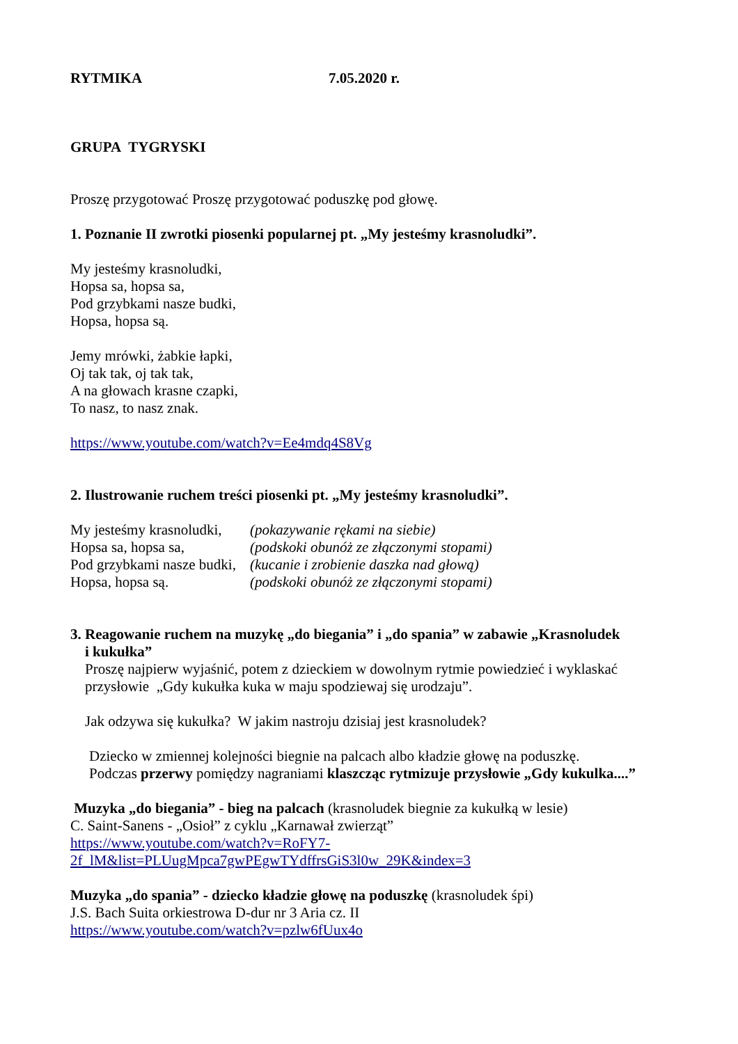RYTMIKA 7.05.2020 r.
GRUPA TYGRYSKI
Proszę przygotować Proszę przygotować poduszkę pod głowę.
1. Poznanie II zwrotki piosenki popularnej pt. „My jesteśmy krasnoludki”.
My jesteśmy krasnoludki,
Hopsa sa, hopsa sa,
Pod grzybkami nasze budki,
Hopsa, hopsa są.
Jemy mrówki, żabkie łapki,
Oj tak tak, oj tak tak,
A na głowach krasne czapki,
To nasz, to nasz znak.
https://www.youtube.com/watch?v=Ee4mdq4S8Vg
2. Ilustrowanie ruchem treści piosenki pt. „My jesteśmy krasnoludki”.
My jesteśmy krasnoludki, (pokazywanie rękami na siebie)
Hopsa sa, hopsa sa, (podskoki obunóż ze złączonymi stopami)
Pod grzybkami nasze budki, (kucanie i zrobienie daszka nad głową)
Hopsa, hopsa są. (podskoki obunóż ze złączonymi stopami)
3. Reagowanie ruchem na muzykę „do biegania” i „do spania” w zabawie „Krasnoludek
i kukułka”
Proszę najpierw wyjaśnić, potem z dzieckiem w dowolnym rytmie powiedzieć i wyklaskać
przysłowie „Gdy kukułka kuka w maju spodziewaj się urodzaju”.
Jak odzywa się kukułka? W jakim nastroju dzisiaj jest krasnoludek?
Dziecko w zmiennej kolejności biegnie na palcach albo kładzie głowę na poduszkę.
Podczas przerwy pomiędzy nagraniami klaszcząc rytmizuje przysłowie „Gdy kukulka....”
Muzyka „do biegania” - bieg na palcach (krasnoludek biegnie za kukułką w lesie)
C. Saint-Sanens - „Osioł” z cyklu „Karnawał zwierząt”
https://www.youtube.com/watch?v=RoFY7-
2f_lM&list=PLUugMpca7gwPEgwTYdffrsGiS3l0w_29K&index=3
Muzyka „do spania” - dziecko kładzie głowę na poduszkę (krasnoludek śpi)
J.S. Bach Suita orkiestrowa D-dur nr 3 Aria cz. II
https://www.youtube.com/watch?v=pzlw6fUux4o